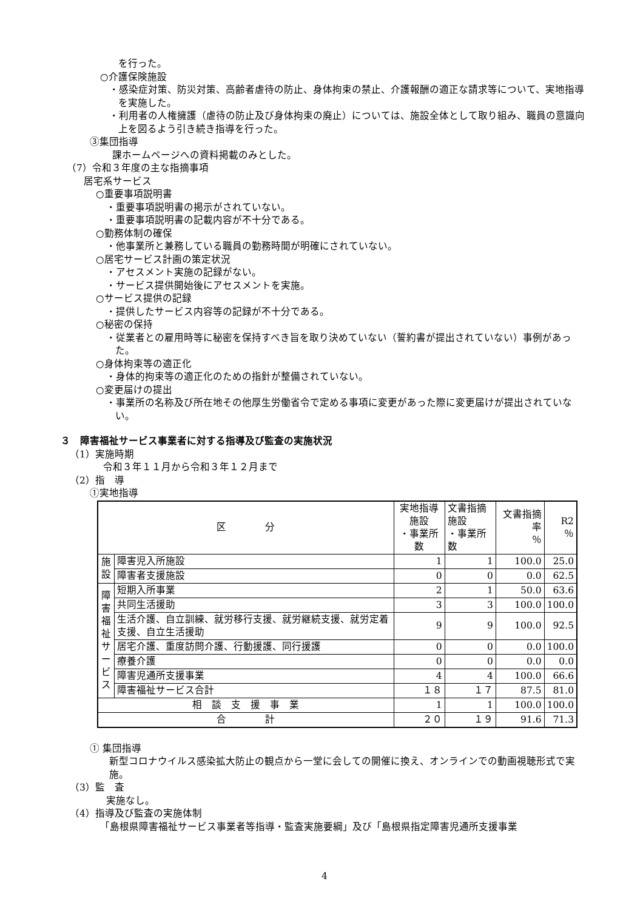を行った。
○介護保険施設
・感染症対策、防災対策、高齢者虐待の防止、身体拘束の禁止、介護報酬の適正な請求等について、実地指導を実施した。
・利用者の人権擁護（虐待の防止及び身体拘束の廃止）については、施設全体として取り組み、職員の意識向上を図るよう引き続き指導を行った。
③集団指導
課ホームページへの資料掲載のみとした。
（7）令和３年度の主な指摘事項
居宅系サービス
○重要事項説明書
・重要事項説明書の掲示がされていない。
・重要事項説明書の記載内容が不十分である。
○勤務体制の確保
・他事業所と兼務している職員の勤務時間が明確にされていない。
○居宅サービス計画の策定状況
・アセスメント実施の記録がない。
・サービス提供開始後にアセスメントを実施。
○サービス提供の記録
・提供したサービス内容等の記録が不十分である。
○秘密の保持
・従業者との雇用時等に秘密を保持すべき旨を取り決めていない（誓約書が提出されていない）事例があった。
○身体拘束等の適正化
・身体的拘束等の適正化のための指針が整備されていない。
○変更届けの提出
・事業所の名称及び所在地その他厚生労働省令で定める事項に変更があった際に変更届けが提出されていない。
３　障害福祉サービス事業者に対する指導及び監査の実施状況
（1）実施時期
令和３年１１月から令和３年１２月まで
（2）指　導
①実地指導
| 区 分 | | 実地指導施設 ・事業所数 | 文書指摘施設 ・事業所数 | 文書指摘率 ％ | R2 ％ |
| 施設 | 障害児入所施設 | 1 | 1 | 100.0 | 25.0 |
| | 障害者支援施設 | 0 | 0 | 0.0 | 62.5 |
| 障害福祉サービス | 短期入所事業 | 2 | 1 | 50.0 | 63.6 |
| | 共同生活援助 | 3 | 3 | 100.0 | 100.0 |
| | 生活介護、自立訓練、就労移行支援、就労継続支援、就労定着支援、自立生活援助 | 9 | 9 | 100.0 | 92.5 |
| | 居宅介護、重度訪問介護、行動援護、同行援護 | 0 | 0 | 0.0 | 100.0 |
| | 療養介護 | 0 | 0 | 0.0 | 0.0 |
| | 障害児通所支援事業 | 4 | 4 | 100.0 | 66.6 |
| | 障害福祉サービス合計 | １８ | １７ | 87.5 | 81.0 |
| 相 談 支 援 事 業 | | 1 | 1 | 100.0 | 100.0 |
| 合 計 | | ２０ | １９ | 91.6 | 71.3 |
① 集団指導
新型コロナウイルス感染拡大防止の観点から一堂に会しての開催に換え、オンラインでの動画視聴形式で実施。
（3）監　査
実施なし。
（4）指導及び監査の実施体制
「島根県障害福祉サービス事業者等指導・監査実施要綱」及び「島根県指定障害児通所支援事業
4